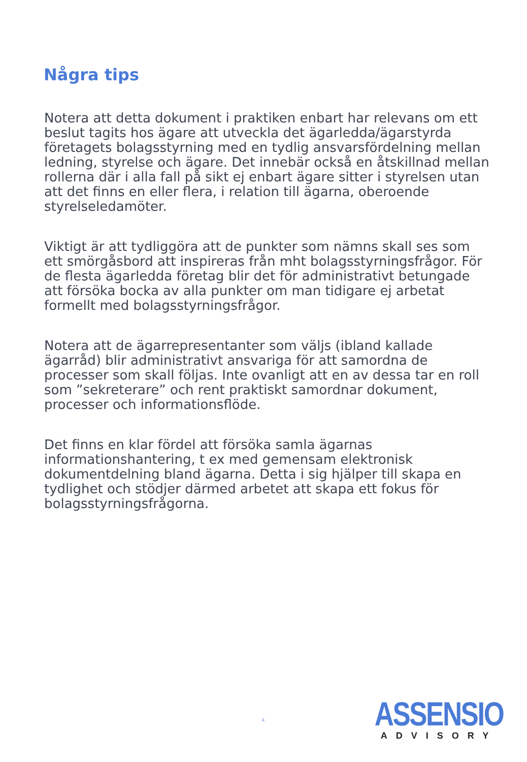Några tips
Notera att detta dokument i praktiken enbart har relevans om ett beslut tagits hos ägare att utveckla det ägarledda/ägarstyrda företagets bolagsstyrning med en tydlig ansvarsfördelning mellan ledning, styrelse och ägare. Det innebär också en åtskillnad mellan rollerna där i alla fall på sikt ej enbart ägare sitter i styrelsen utan att det finns en eller flera, i relation till ägarna, oberoende styrelseledamöter.
Viktigt är att tydliggöra att de punkter som nämns skall ses som ett smörgåsbord att inspireras från mht bolagsstyrningsfrågor. För de flesta ägarledda företag blir det för administrativt betungade att försöka bocka av alla punkter om man tidigare ej arbetat formellt med bolagsstyrningsfrågor.
Notera att de ägarrepresentanter som väljs (ibland kallade ägarråd) blir administrativt ansvariga för att samordna de processer som skall följas. Inte ovanligt att en av dessa tar en roll som ”sekreterare” och rent praktiskt samordnar dokument, processer och informationsflöde.
Det finns en klar fördel att försöka samla ägarnas informationshantering, t ex med gemensam elektronisk dokumentdelning bland ägarna. Detta i sig hjälper till skapa en tydlighet och stödjer därmed arbetet att skapa ett fokus för bolagsstyrningsfrågorna.
4
ASSENSIO
ADVISORY